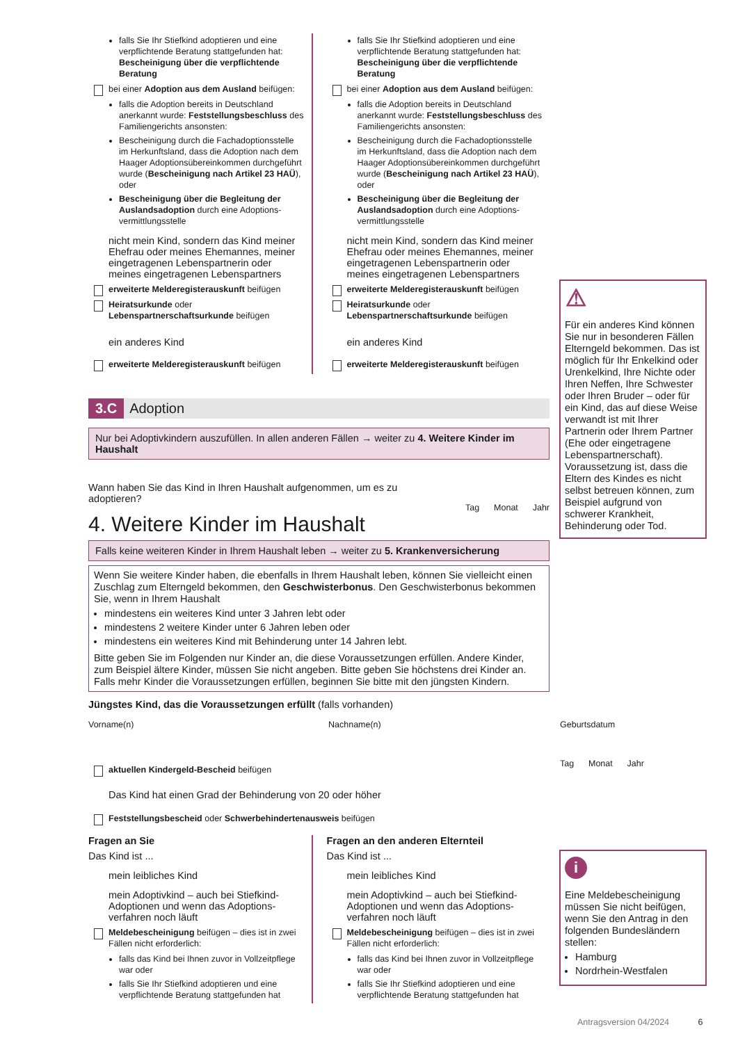falls Sie Ihr Stiefkind adoptieren und eine verpflichtende Beratung stattgefunden hat: Bescheinigung über die verpflichtende Beratung
bei einer Adoption aus dem Ausland beifügen:
falls die Adoption bereits in Deutschland anerkannt wurde: Feststellungsbeschluss des Familiengerichts ansonsten:
Bescheinigung durch die Fachadoptionsstelle im Herkunftsland, dass die Adoption nach dem Haager Adoptionsübereinkommen durchgeführt wurde (Bescheinigung nach Artikel 23 HAÜ), oder
Bescheinigung über die Begleitung der Auslandsadoption durch eine Adoptions-vermittlungsstelle
nicht mein Kind, sondern das Kind meiner Ehefrau oder meines Ehemannes, meiner eingetragenen Lebenspartnerin oder meines eingetragenen Lebenspartners
erweiterte Melderegisterauskunft beifügen
Heiratsurkunde oder Lebenspartnerschaftsurkunde beifügen
ein anderes Kind
​erweiterte Melderegisterauskunft beifügen
falls Sie Ihr Stiefkind adoptieren und eine verpflichtende Beratung stattgefunden hat: Bescheinigung über die verpflichtende Beratung
bei einer Adoption aus dem Ausland beifügen:
falls die Adoption bereits in Deutschland anerkannt wurde: Feststellungsbeschluss des Familiengerichts ansonsten:
Bescheinigung durch die Fachadoptionsstelle im Herkunftsland, dass die Adoption nach dem Haager Adoptionsübereinkommen durchgeführt wurde (Bescheinigung nach Artikel 23 HAÜ), oder
Bescheinigung über die Begleitung der Auslandsadoption durch eine Adoptions-vermittlungsstelle
nicht mein Kind, sondern das Kind meiner Ehefrau oder meines Ehemannes, meiner eingetragenen Lebenspartnerin oder meines eingetragenen Lebenspartners
erweiterte Melderegisterauskunft beifügen
Heiratsurkunde oder Lebenspartnerschaftsurkunde beifügen
ein anderes Kind
erweiterte Melderegisterauskunft beifügen
3.C Adoption
Nur bei Adoptivkindern auszufüllen. In allen anderen Fällen → weiter zu 4. Weitere Kinder im Haushalt
Wann haben Sie das Kind in Ihren Haushalt aufgenommen, um es zu adoptieren?
Tag Monat Jahr
4. Weitere Kinder im Haushalt
Falls keine weiteren Kinder in Ihrem Haushalt leben → weiter zu 5. Krankenversicherung
Wenn Sie weitere Kinder haben, die ebenfalls in Ihrem Haushalt leben, können Sie vielleicht einen Zuschlag zum Elterngeld bekommen, den Geschwisterbonus. Den Geschwisterbonus bekommen Sie, wenn in Ihrem Haushalt
mindestens ein weiteres Kind unter 3 Jahren lebt oder
mindestens 2 weitere Kinder unter 6 Jahren leben oder
mindestens ein weiteres Kind mit Behinderung unter 14 Jahren lebt.
Bitte geben Sie im Folgenden nur Kinder an, die diese Voraussetzungen erfüllen. Andere Kinder, zum Beispiel ältere Kinder, müssen Sie nicht angeben. Bitte geben Sie höchstens drei Kinder an. Falls mehr Kinder die Voraussetzungen erfüllen, beginnen Sie bitte mit den jüngsten Kindern.
Jüngstes Kind, das die Voraussetzungen erfüllt (falls vorhanden)
Vorname(n) Nachname(n) Geburtsdatum
Tag Monat Jahr
aktuellen Kindergeld-Bescheid beifügen
Das Kind hat einen Grad der Behinderung von 20 oder höher
Feststellungsbescheid oder Schwerbehindertenausweis beifügen
Fragen an Sie
Das Kind ist ...
mein leibliches Kind
mein Adoptivkind – auch bei Stiefkind-Adoptionen und wenn das Adoptions-verfahren noch läuft
Meldebescheinigung beifügen – dies ist in zwei Fällen nicht erforderlich:
falls das Kind bei Ihnen zuvor in Vollzeitpflege war oder
falls Sie Ihr Stiefkind adoptieren und eine verpflichtende Beratung stattgefunden hat
Fragen an den anderen Elternteil
Das Kind ist ...
mein leibliches Kind
mein Adoptivkind – auch bei Stiefkind-Adoptionen und wenn das Adoptions-verfahren noch läuft
Meldebescheinigung beifügen – dies ist in zwei Fällen nicht erforderlich:
falls das Kind bei Ihnen zuvor in Vollzeitpflege war oder
falls Sie Ihr Stiefkind adoptieren und eine verpflichtende Beratung stattgefunden hat
⚠
Für ein anderes Kind können Sie nur in besonderen Fällen Elterngeld bekommen. Das ist möglich für Ihr Enkelkind oder Urenkelkind, Ihre Nichte oder Ihren Neffen, Ihre Schwester oder Ihren Bruder – oder für ein Kind, das auf diese Weise verwandt ist mit Ihrer Partnerin oder Ihrem Partner (Ehe oder eingetragene Lebenspartnerschaft). Voraussetzung ist, dass die Eltern des Kindes es nicht selbst betreuen können, zum Beispiel aufgrund von schwerer Krankheit, Behinderung oder Tod.
i
Eine Meldebescheinigung müssen Sie nicht beifügen, wenn Sie den Antrag in den folgenden Bundesländern stellen:
Hamburg
Nordrhein-Westfalen
Antragsversion 04/2024 6